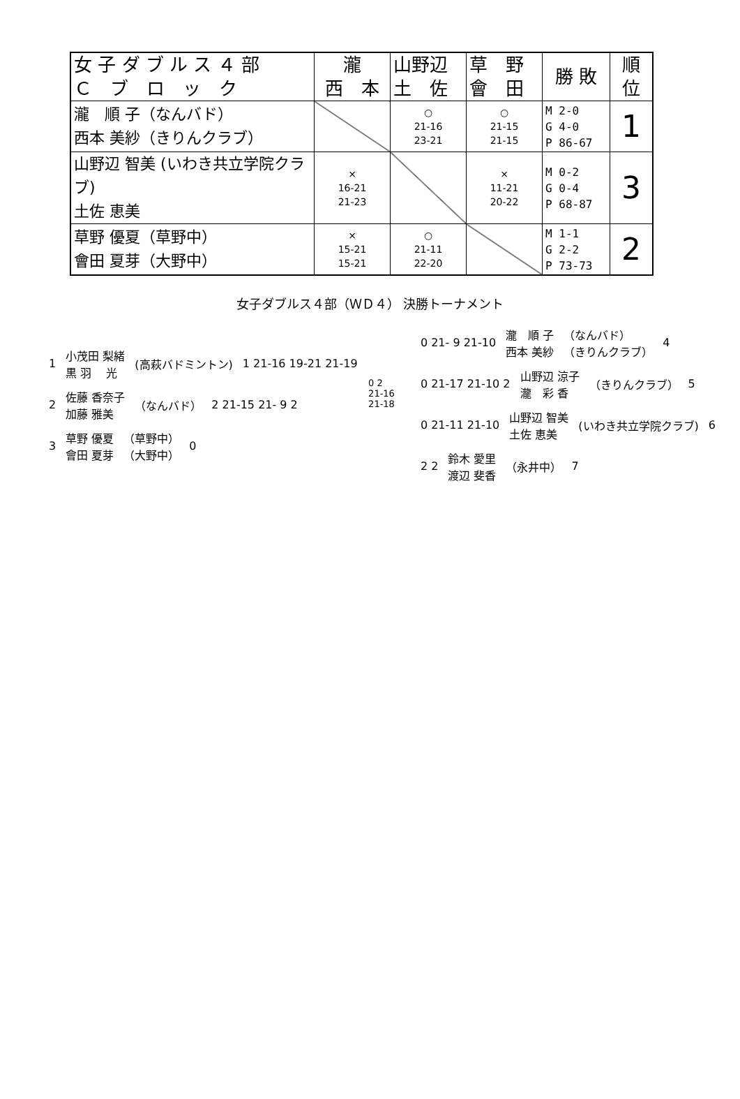| 女 子 ダ ブ ル ス ４ 部 Ｃ ブ ロ ッ ク | 瀧 西 本 | 山野辺 土 佐 | 草 野 會 田 | 勝 敗 | 順 位 |
| 瀧 順 子（なんバド） 西本 美紗（きりんクラブ） | | ○ 21-16 23-21 | ○ 21-15 21-15 | M 2-0 G 4-0 P 86-67 | 1 |
| 山野辺 智美 (いわき共立学院クラブ) 土佐 恵美 | × 16-21 21-23 | | × 11-21 20-22 | M 0-2 G 0-4 P 68-87 | 3 |
| 草野 優夏（草野中） 會田 夏芽（大野中） | × 15-21 15-21 | ○ 21-11 22-20 | | M 1-1 G 2-2 P 73-73 | 2 |
女子ダブルス４部（ＷＤ４） 決勝トーナメント
1 小茂田 梨緒
黒 羽　 光 (高萩バドミントン) 1 21-16 19-21 21-19
2 佐藤 香奈子
加藤 雅美 （なんバド） 2 21-15 21- 9 2
3 草野 優夏
會田 夏芽 （草野中）
（大野中） 0
0 2
21-16
21-18
0 21- 9 21-10 瀧　順 子
西本 美紗 （なんバド）
（きりんクラブ） 4
0 21-17 21-10 2 山野辺 涼子
瀧　彩 香 （きりんクラブ） 5
0 21-11 21-10 山野辺 智美
土佐 恵美 (いわき共立学院クラブ) 6
2 2 鈴木 愛里
渡辺 斐香 （永井中） 7